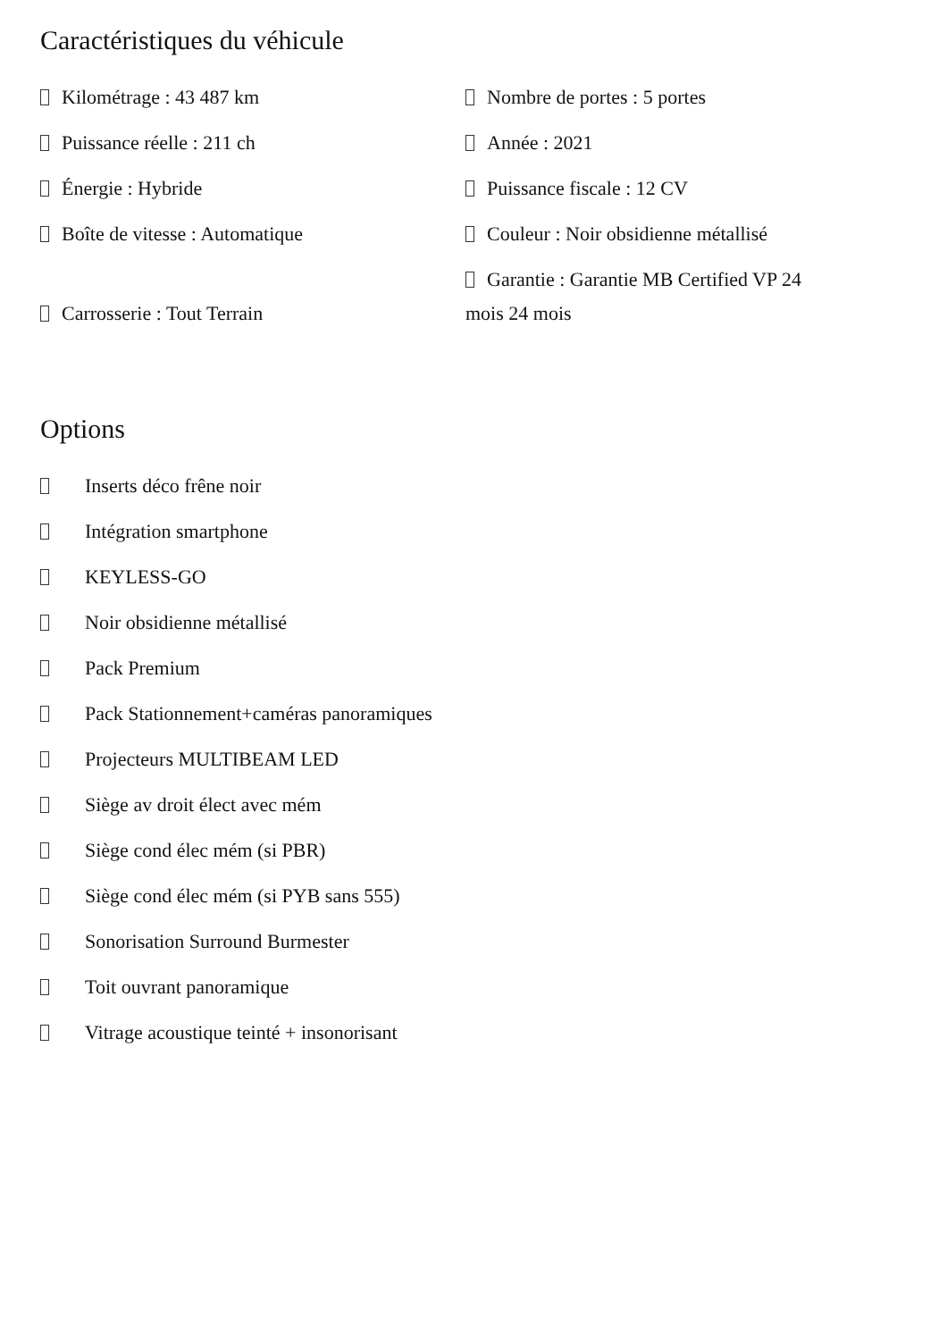Caractéristiques du véhicule
Kilométrage : 43 487 km
Nombre de portes : 5 portes
Puissance réelle : 211 ch
Année : 2021
Énergie : Hybride
Puissance fiscale : 12 CV
Boîte de vitesse : Automatique
Couleur : Noir obsidienne métallisé
Carrosserie : Tout Terrain
Garantie : Garantie MB Certified VP 24 mois 24 mois
Options
Inserts déco frêne noir
Intégration smartphone
KEYLESS-GO
Noir obsidienne métallisé
Pack Premium
Pack Stationnement+caméras panoramiques
Projecteurs MULTIBEAM LED
Siège av droit élect avec mém
Siège cond élec mém (si PBR)
Siège cond élec mém (si PYB sans 555)
Sonorisation Surround Burmester
Toit ouvrant panoramique
Vitrage acoustique teinté + insonorisant